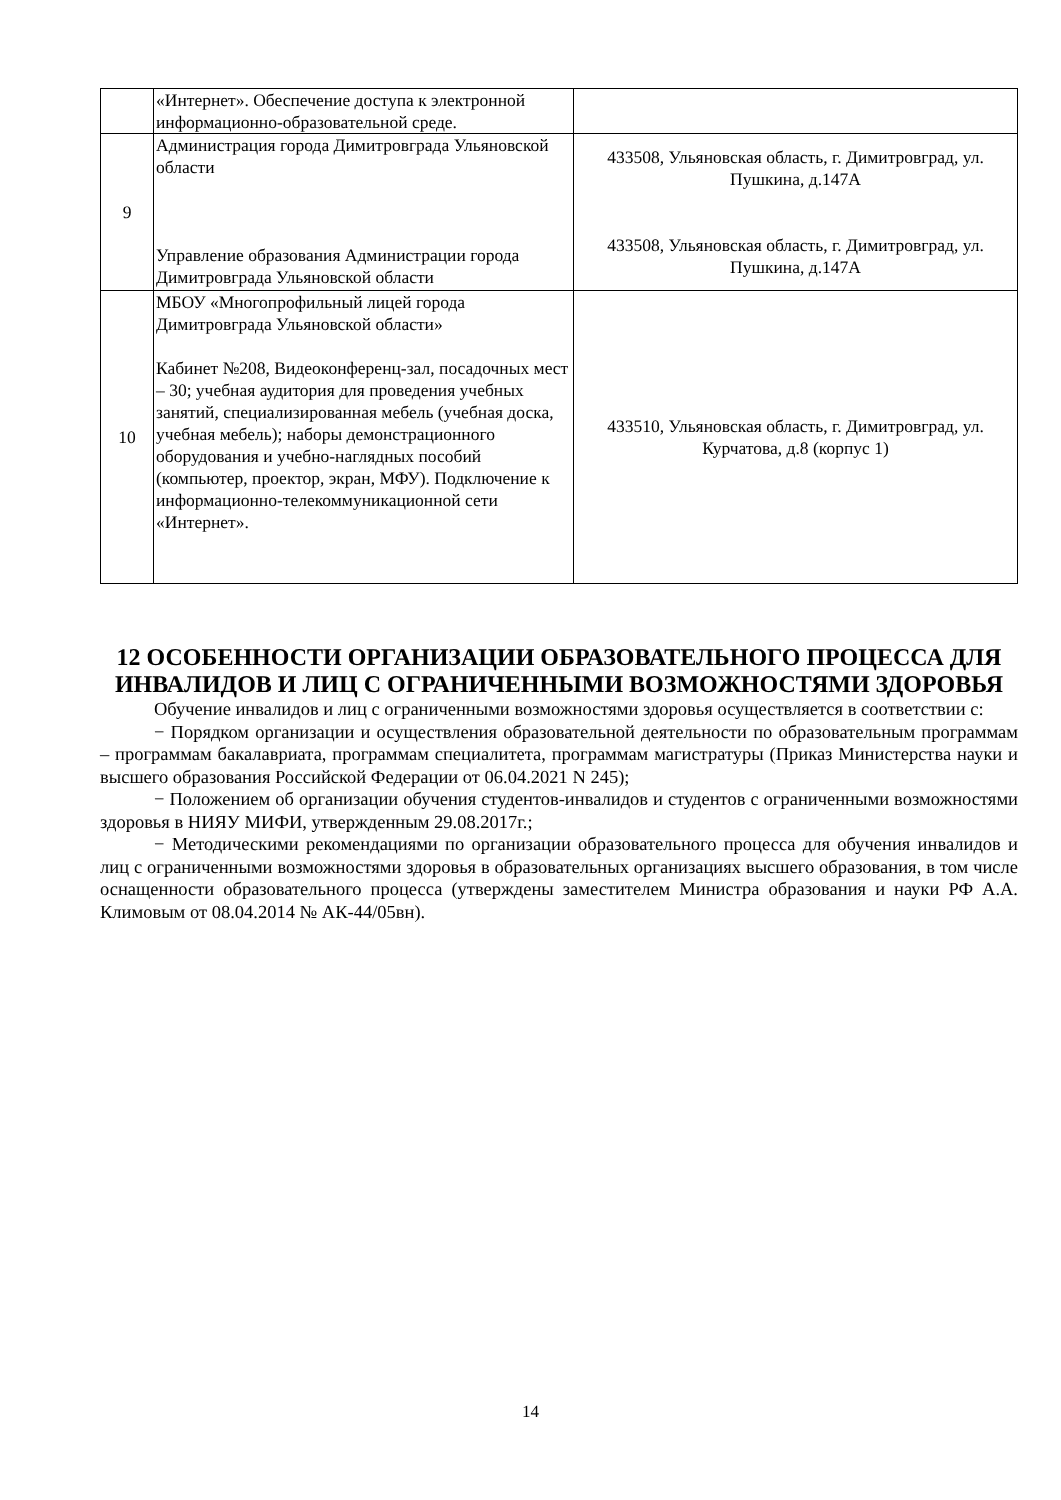| | «Интернет». Обеспечение доступа к электронной информационно-образовательной среде. | |
| 9 | Администрация города Димитровграда Ульяновской области Управление образования Администрации города Димитровграда Ульяновской области | 433508, Ульяновская область, г. Димитровград, ул. Пушкина, д.147А 433508, Ульяновская область, г. Димитровград, ул. Пушкина, д.147А |
| 10 | МБОУ «Многопрофильный лицей города Димитровграда Ульяновской области» Кабинет №208, Видеоконференц-зал, посадочных мест – 30; учебная аудитория для проведения учебных занятий, специализированная мебель (учебная доска, учебная мебель); наборы демонстрационного оборудования и учебно-наглядных пособий (компьютер, проектор, экран, МФУ). Подключение к информационно-телекоммуникационной сети «Интернет». | 433510, Ульяновская область, г. Димитровград, ул. Курчатова, д.8 (корпус 1) |
12 ОСОБЕННОСТИ ОРГАНИЗАЦИИ ОБРАЗОВАТЕЛЬНОГО ПРОЦЕССА ДЛЯ ИНВАЛИДОВ И ЛИЦ С ОГРАНИЧЕННЫМИ ВОЗМОЖНОСТЯМИ ЗДОРОВЬЯ
Обучение инвалидов и лиц с ограниченными возможностями здоровья осуществляется в соответствии с:
− Порядком организации и осуществления образовательной деятельности по образовательным программам – программам бакалавриата, программам специалитета, программам магистратуры (Приказ Министерства науки и высшего образования Российской Федерации от 06.04.2021 N 245);
− Положением об организации обучения студентов-инвалидов и студентов с ограниченными возможностями здоровья в НИЯУ МИФИ, утвержденным 29.08.2017г.;
− Методическими рекомендациями по организации образовательного процесса для обучения инвалидов и лиц с ограниченными возможностями здоровья в образовательных организациях высшего образования, в том числе оснащенности образовательного процесса (утверждены заместителем Министра образования и науки РФ А.А. Климовым от 08.04.2014 № АК-44/05вн).
14